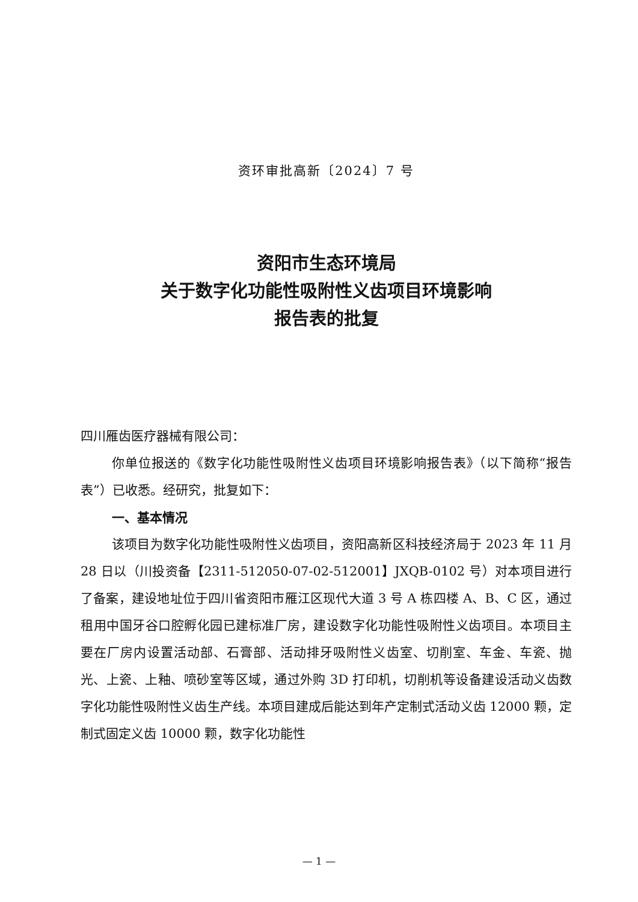资环审批高新〔2024〕7 号
资阳市生态环境局
关于数字化功能性吸附性义齿项目环境影响
报告表的批复
四川雁齿医疗器械有限公司：
你单位报送的《数字化功能性吸附性义齿项目环境影响报告表》（以下简称“报告表”）已收悉。经研究，批复如下：
一、基本情况
该项目为数字化功能性吸附性义齿项目，资阳高新区科技经济局于 2023 年 11 月 28 日以（川投资备【2311-512050-07-02-512001】JXQB-0102 号）对本项目进行了备案，建设地址位于四川省资阳市雁江区现代大道 3 号 A 栋四楼 A、B、C 区，通过租用中国牙谷口腔孵化园已建标准厂房，建设数字化功能性吸附性义齿项目。本项目主要在厂房内设置活动部、石膏部、活动排牙吸附性义齿室、切削室、车金、车瓷、抛光、上瓷、上釉、喷砂室等区域，通过外购 3D 打印机，切削机等设备建设活动义齿数字化功能性吸附性义齿生产线。本项目建成后能达到年产定制式活动义齿 12000 颗，定制式固定义齿 10000 颗，数字化功能性
— 1 —